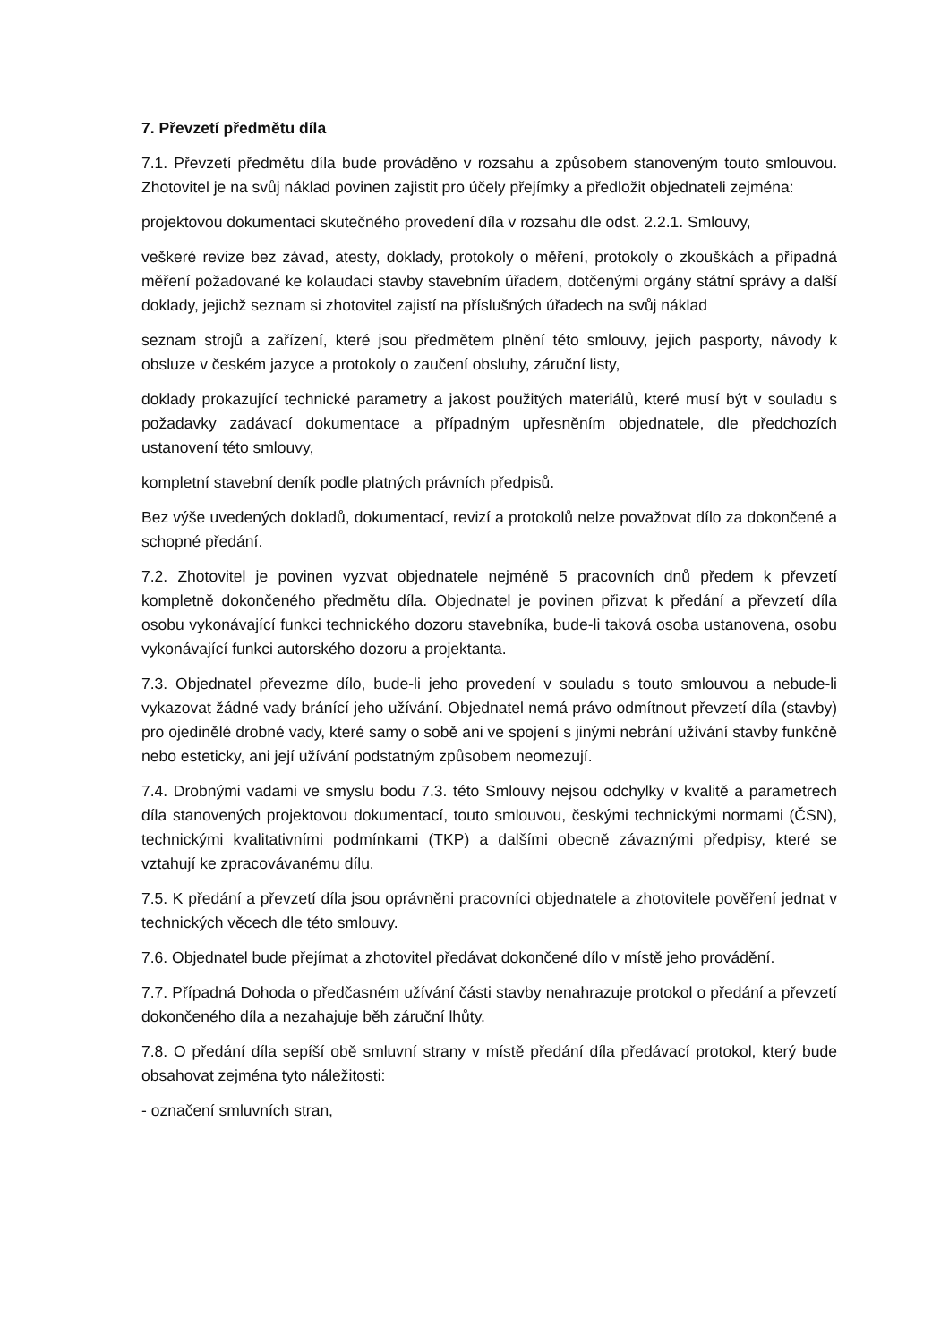7. Převzetí předmětu díla
7.1. Převzetí předmětu díla bude prováděno v rozsahu a způsobem stanoveným touto smlouvou. Zhotovitel je na svůj náklad povinen zajistit pro účely přejímky a předložit objednateli zejména:
projektovou dokumentaci skutečného provedení díla v rozsahu dle odst. 2.2.1. Smlouvy,
veškeré revize bez závad, atesty, doklady, protokoly o měření, protokoly o zkouškách a případná měření požadované ke kolaudaci stavby stavebním úřadem, dotčenými orgány státní správy a další doklady, jejichž seznam si zhotovitel zajistí na příslušných úřadech na svůj náklad
seznam strojů a zařízení, které jsou předmětem plnění této smlouvy, jejich pasporty, návody k obsluze v českém jazyce a protokoly o zaučení obsluhy, záruční listy,
doklady prokazující technické parametry a jakost použitých materiálů, které musí být v souladu s požadavky zadávací dokumentace a případným upřesněním objednatele, dle předchozích ustanovení této smlouvy,
kompletní stavební deník podle platných právních předpisů.
Bez výše uvedených dokladů, dokumentací, revizí a protokolů nelze považovat dílo za dokončené a schopné předání.
7.2. Zhotovitel je povinen vyzvat objednatele nejméně 5 pracovních dnů předem k převzetí kompletně dokončeného předmětu díla. Objednatel je povinen přizvat k předání a převzetí díla osobu vykonávající funkci technického dozoru stavebníka, bude-li taková osoba ustanovena, osobu vykonávající funkci autorského dozoru a projektanta.
7.3. Objednatel převezme dílo, bude-li jeho provedení v souladu s touto smlouvou a nebude-li vykazovat žádné vady bránící jeho užívání. Objednatel nemá právo odmítnout převzetí díla (stavby) pro ojedinělé drobné vady, které samy o sobě ani ve spojení s jinými nebrání užívání stavby funkčně nebo esteticky, ani její užívání podstatným způsobem neomezují.
7.4. Drobnými vadami ve smyslu bodu 7.3. této Smlouvy nejsou odchylky v kvalitě a parametrech díla stanovených projektovou dokumentací, touto smlouvou, českými technickými normami (ČSN), technickými kvalitativními podmínkami (TKP) a dalšími obecně závaznými předpisy, které se vztahují ke zpracovávanému dílu.
7.5. K předání a převzetí díla jsou oprávněni pracovníci objednatele a zhotovitele pověření jednat v technických věcech dle této smlouvy.
7.6. Objednatel bude přejímat a zhotovitel předávat dokončené dílo v místě jeho provádění.
7.7. Případná Dohoda o předčasném užívání části stavby nenahrazuje protokol o předání a převzetí dokončeného díla a nezahajuje běh záruční lhůty.
7.8. O předání díla sepíší obě smluvní strany v místě předání díla předávací protokol, který bude obsahovat zejména tyto náležitosti:
- označení smluvních stran,